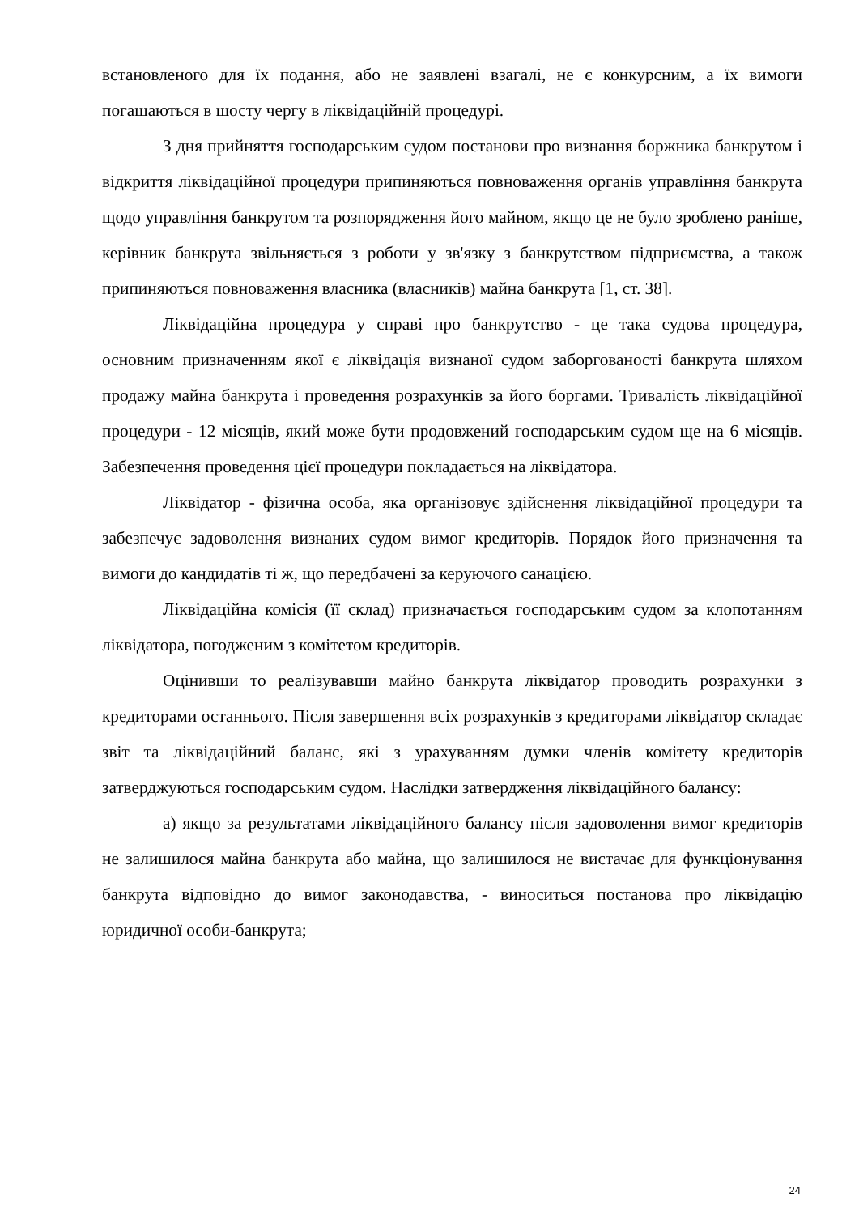встановленого для їх подання, або не заявлені взагалі, не є конкурсним, а їх вимоги погашаються в шосту чергу в ліквідаційній процедурі.
З дня прийняття господарським судом постанови про визнання боржника банкрутом і відкриття ліквідаційної процедури припиняються повноваження органів управління банкрута щодо управління банкрутом та розпорядження його майном, якщо це не було зроблено раніше, керівник банкрута звільняється з роботи у зв'язку з банкрутством підприємства, а також припиняються повноваження власника (власників) майна банкрута [1, ст. 38].
Ліквідаційна процедура у справі про банкрутство - це така судова процедура, основним призначенням якої є ліквідація визнаної судом заборгованості банкрута шляхом продажу майна банкрута і проведення розрахунків за його боргами. Тривалість ліквідаційної процедури - 12 місяців, який може бути продовжений господарським судом ще на 6 місяців. Забезпечення проведення цієї процедури покладається на ліквідатора.
Ліквідатор - фізична особа, яка організовує здійснення ліквідаційної процедури та забезпечує задоволення визнаних судом вимог кредиторів. Порядок його призначення та вимоги до кандидатів ті ж, що передбачені за керуючого санацією.
Ліквідаційна комісія (її склад) призначається господарським судом за клопотанням ліквідатора, погодженим з комітетом кредиторів.
Оцінивши то реалізувавши майно банкрута ліквідатор проводить розрахунки з кредиторами останнього. Після завершення всіх розрахунків з кредиторами ліквідатор складає звіт та ліквідаційний баланс, які з урахуванням думки членів комітету кредиторів затверджуються господарським судом. Наслідки затвердження ліквідаційного балансу:
а) якщо за результатами ліквідаційного балансу після задоволення вимог кредиторів не залишилося майна банкрута або майна, що залишилося не вистачає для функціонування банкрута відповідно до вимог законодавства, - виноситься постанова про ліквідацію юридичної особи-банкрута;
24